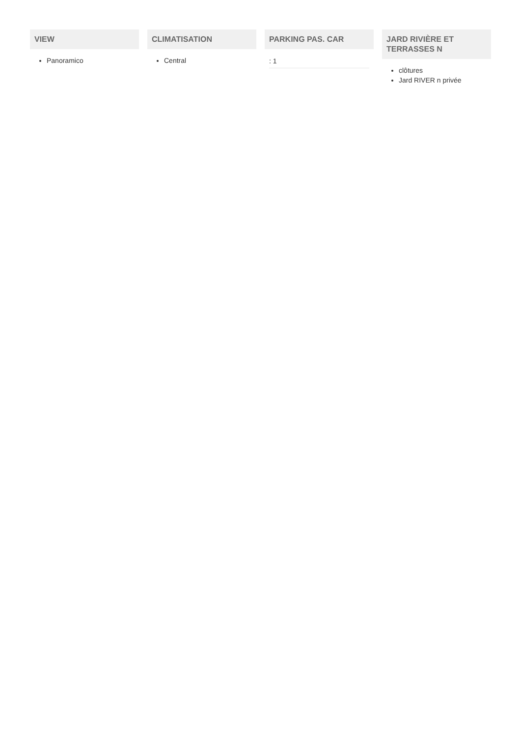VIEW
Panoramico
CLIMATISATION
Central
PARKING PAS. CAR
: 1
JARD RIVIÈRE ET TERRASSES N
clôtures
Jard RIVER n privée